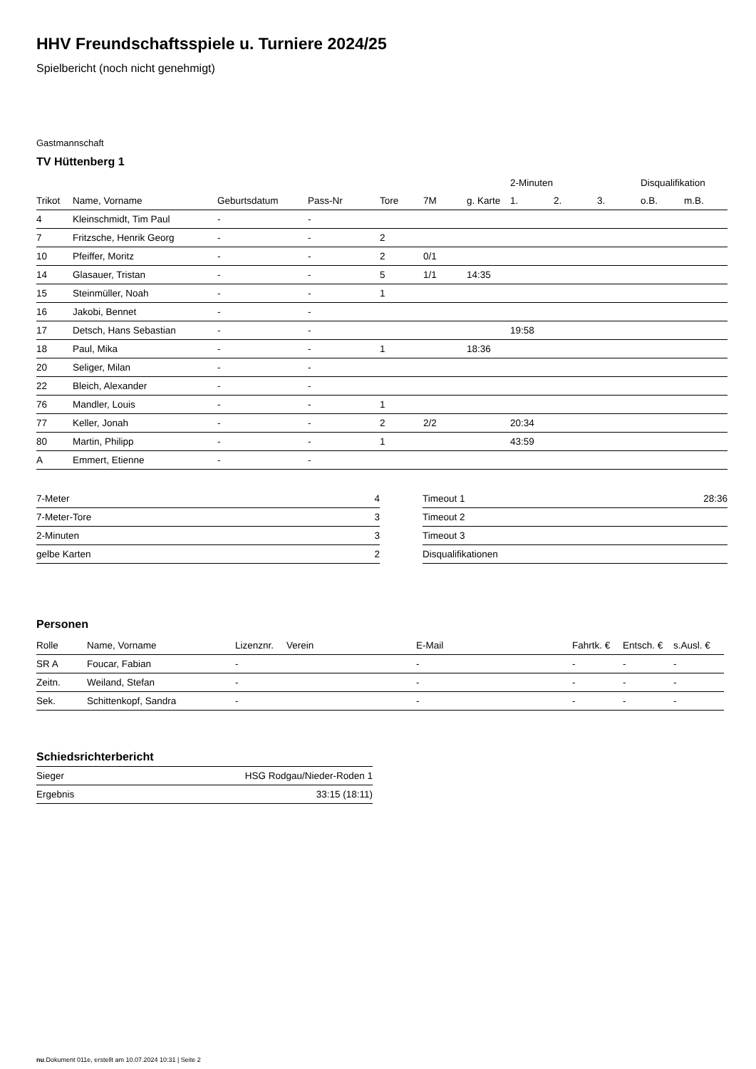HHV Freundschaftsspiele u. Turniere 2024/25
Spielbericht (noch nicht genehmigt)
Gastmannschaft
TV Hüttenberg 1
| | | | | | | | 2-Minuten | | | Disqualifikation | |
| --- | --- | --- | --- | --- | --- | --- | --- | --- | --- | --- | --- |
| Trikot | Name, Vorname | Geburtsdatum | Pass-Nr | Tore | 7M | g. Karte | 1. | 2. | 3. | o.B. | m.B. |
| 4 | Kleinschmidt, Tim Paul | - | - | | | | | | | | |
| 7 | Fritzsche, Henrik Georg | - | - | 2 | | | | | | | |
| 10 | Pfeiffer, Moritz | - | - | 2 | 0/1 | | | | | | |
| 14 | Glasauer, Tristan | - | - | 5 | 1/1 | 14:35 | | | | | |
| 15 | Steinmüller, Noah | - | - | 1 | | | | | | | |
| 16 | Jakobi, Bennet | - | - | | | | | | | | |
| 17 | Detsch, Hans Sebastian | - | - | | | | 19:58 | | | | |
| 18 | Paul, Mika | - | - | 1 | | 18:36 | | | | | |
| 20 | Seliger, Milan | - | - | | | | | | | | |
| 22 | Bleich, Alexander | - | - | | | | | | | | |
| 76 | Mandler, Louis | - | - | 1 | | | | | | | |
| 77 | Keller, Jonah | - | - | 2 | 2/2 | | 20:34 | | | | |
| 80 | Martin, Philipp | - | - | 1 | | | 43:59 | | | | |
| A | Emmert, Etienne | - | - | | | | | | | | |
| 7-Meter | 4 |
| 7-Meter-Tore | 3 |
| 2-Minuten | 3 |
| gelbe Karten | 2 |
| Timeout 1 | 28:36 |
| Timeout 2 | |
| Timeout 3 | |
| Disqualifikationen | |
Personen
| Rolle | Name, Vorname | Lizenznr. | Verein | E-Mail | Fahrtk. € | Entsch. € | s.Ausl. € |
| --- | --- | --- | --- | --- | --- | --- | --- |
| SR A | Foucar, Fabian | - | | - | - | - | - |
| Zeitn. | Weiland, Stefan | - | | - | - | - | - |
| Sek. | Schittenkopf, Sandra | - | | - | - | - | - |
Schiedsrichterbericht
| Sieger | HSG Rodgau/Nieder-Roden 1 |
| Ergebnis | 33:15 (18:11) |
nu.Dokument 011e, erstellt am 10.07.2024 10:31 | Seite 2